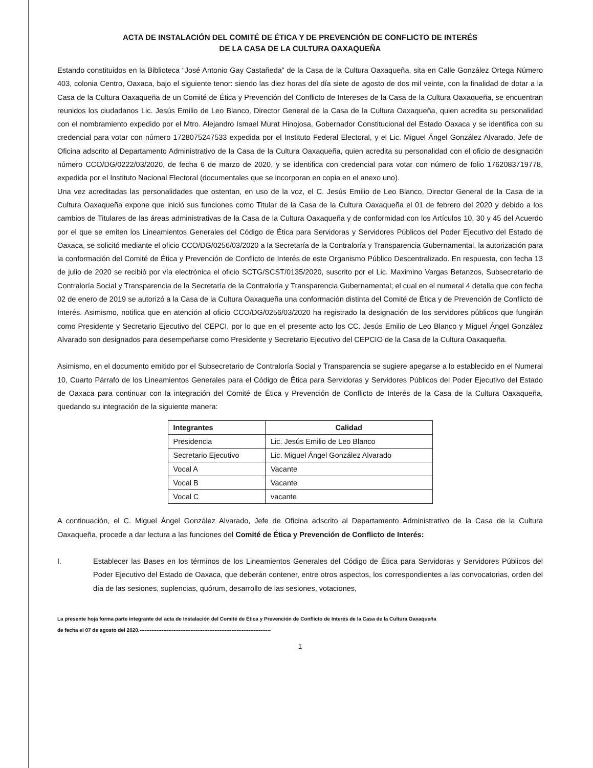ACTA DE INSTALACIÓN DEL COMITÉ DE ÉTICA Y DE PREVENCIÓN DE CONFLICTO DE INTERÉS
DE LA CASA DE LA CULTURA OAXAQUEÑA
Estando constituidos en la Biblioteca “José Antonio Gay Castañeda” de la Casa de la Cultura Oaxaqueña, sita en Calle González Ortega Número 403, colonia Centro, Oaxaca, bajo el siguiente tenor: siendo las diez horas del día siete de agosto de dos mil veinte, con la finalidad de dotar a la Casa de la Cultura Oaxaqueña de un Comité de Ética y Prevención del Conflicto de Intereses de la Casa de la Cultura Oaxaqueña, se encuentran reunidos los ciudadanos Lic. Jesús Emilio de Leo Blanco, Director General de la Casa de la Cultura Oaxaqueña, quien acredita su personalidad con el nombramiento expedido por el Mtro. Alejandro Ismael Murat Hinojosa, Gobernador Constitucional del Estado Oaxaca y se identifica con su credencial para votar con número 1728075247533 expedida por el Instituto Federal Electoral, y el Lic. Miguel Ángel González Alvarado, Jefe de Oficina adscrito al Departamento Administrativo de la Casa de la Cultura Oaxaqueña, quien acredita su personalidad con el oficio de designación número CCO/DG/0222/03/2020, de fecha 6 de marzo de 2020, y se identifica con credencial para votar con número de folio 1762083719778, expedida por el Instituto Nacional Electoral (documentales que se incorporan en copia en el anexo uno).
Una vez acreditadas las personalidades que ostentan, en uso de la voz, el C. Jesús Emilio de Leo Blanco, Director General de la Casa de la Cultura Oaxaqueña expone que inició sus funciones como Titular de la Casa de la Cultura Oaxaqueña el 01 de febrero del 2020 y debido a los cambios de Titulares de las áreas administrativas de la Casa de la Cultura Oaxaqueña y de conformidad con los Artículos 10, 30 y 45 del Acuerdo por el que se emiten los Lineamientos Generales del Código de Ética para Servidoras y Servidores Públicos del Poder Ejecutivo del Estado de Oaxaca, se solicitó mediante el oficio CCO/DG/0256/03/2020 a la Secretaría de la Contraloría y Transparencia Gubernamental, la autorización para la conformación del Comité de Ética y Prevención de Conflicto de Interés de este Organismo Público Descentralizado. En respuesta, con fecha 13 de julio de 2020 se recibió por vía electrónica el oficio SCTG/SCST/0135/2020, suscrito por el Lic. Maximino Vargas Betanzos, Subsecretario de Contraloría Social y Transparencia de la Secretaría de la Contraloría y Transparencia Gubernamental; el cual en el numeral 4 detalla que con fecha 02 de enero de 2019 se autorizó a la Casa de la Cultura Oaxaqueña una conformación distinta del Comité de Ética y de Prevención de Conflicto de Interés. Asimismo, notifica que en atención al oficio CCO/DG/0256/03/2020 ha registrado la designación de los servidores públicos que fungirán como Presidente y Secretario Ejecutivo del CEPCI, por lo que en el presente acto los CC. Jesús Emilio de Leo Blanco y Miguel Ángel González Alvarado son designados para desempeñarse como Presidente y Secretario Ejecutivo del CEPCIO de la Casa de la Cultura Oaxaqueña.
Asimismo, en el documento emitido por el Subsecretario de Contraloría Social y Transparencia se sugiere apegarse a lo establecido en el Numeral 10, Cuarto Párrafo de los Lineamientos Generales para el Código de Ética para Servidoras y Servidores Públicos del Poder Ejecutivo del Estado de Oaxaca para continuar con la integración del Comité de Ética y Prevención de Conflicto de Interés de la Casa de la Cultura Oaxaqueña, quedando su integración de la siguiente manera:
| Integrantes | Calidad |
| --- | --- |
| Presidencia | Lic. Jesús Emilio de Leo Blanco |
| Secretario Ejecutivo | Lic. Miguel Ángel González Alvarado |
| Vocal A | Vacante |
| Vocal B | Vacante |
| Vocal C | vacante |
A continuación, el C. Miguel Ángel González Alvarado, Jefe de Oficina adscrito al Departamento Administrativo de la Casa de la Cultura Oaxaqueña, procede a dar lectura a las funciones del Comité de Ética y Prevención de Conflicto de Interés:
I. Establecer las Bases en los términos de los Lineamientos Generales del Código de Ética para Servidoras y Servidores Públicos del Poder Ejecutivo del Estado de Oaxaca, que deberán contener, entre otros aspectos, los correspondientes a las convocatorias, orden del día de las sesiones, suplencias, quórum, desarrollo de las sesiones, votaciones,
La presente hoja forma parte integrante del acta de Instalación del Comité de Ética y Prevención de Conflicto de Interés de la Casa de la Cultura Oaxaqueña
de fecha el 07 de agosto del 2020.-----------------------------------------------------------------------------
1